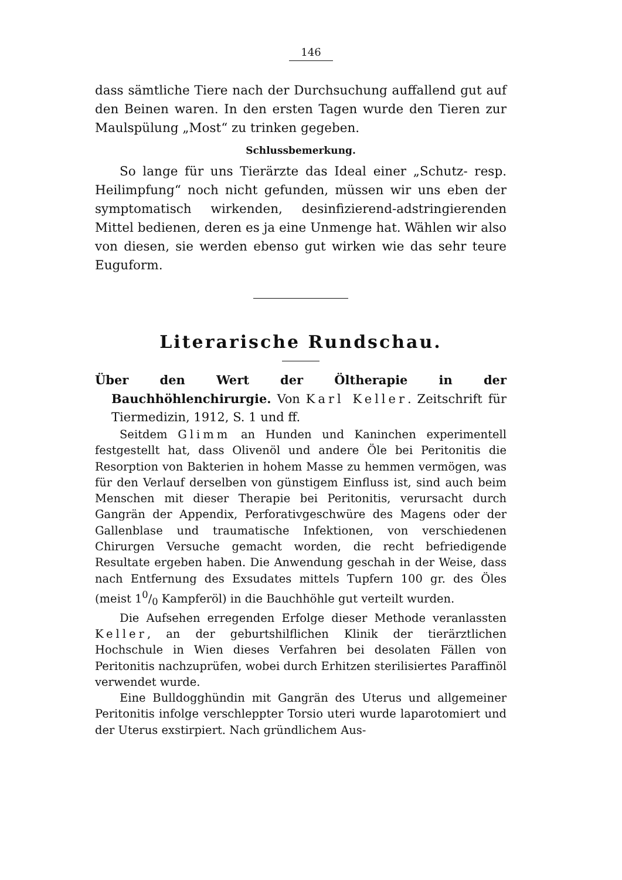146
dass sämtliche Tiere nach der Durchsuchung auffallend gut auf den Beinen waren. In den ersten Tagen wurde den Tieren zur Maulspülung „Most“ zu trinken gegeben.
Schlussbemerkung.
So lange für uns Tierärzte das Ideal einer „Schutz- resp. Heilimpfung“ noch nicht gefunden, müssen wir uns eben der symptomatisch wirkenden, desinfizierend-adstringierenden Mittel bedienen, deren es ja eine Unmenge hat. Wählen wir also von diesen, sie werden ebenso gut wirken wie das sehr teure Euguform.
Literarische Rundschau.
Über den Wert der Öltherapie in der Bauchhöhlenchirurgie. Von Karl Keller. Zeitschrift für Tiermedizin, 1912, S. 1 und ff.
Seitdem Glimm an Hunden und Kaninchen experimentell festgestellt hat, dass Olivenöl und andere Öle bei Peritonitis die Resorption von Bakterien in hohem Masse zu hemmen vermögen, was für den Verlauf derselben von günstigem Einfluss ist, sind auch beim Menschen mit dieser Therapie bei Peritonitis, verursacht durch Gangrän der Appendix, Perforativgeschwüre des Magens oder der Gallenblase und traumatische Infektionen, von verschiedenen Chirurgen Versuche gemacht worden, die recht befriedigende Resultate ergeben haben. Die Anwendung geschah in der Weise, dass nach Entfernung des Exsudates mittels Tupfern 100 gr. des Öles (meist 10/0 Kampferöl) in die Bauchhöhle gut verteilt wurden.
Die Aufsehen erregenden Erfolge dieser Methode veranlassten Keller, an der geburtshilflichen Klinik der tierärztlichen Hochschule in Wien dieses Verfahren bei desolaten Fällen von Peritonitis nachzuprüfen, wobei durch Erhitzen sterilisiertes Paraffinöl verwendet wurde.
Eine Bulldogghündin mit Gangrän des Uterus und allgemeiner Peritonitis infolge verschleppter Torsio uteri wurde laparotomiert und der Uterus exstirpiert. Nach gründlichem Aus-